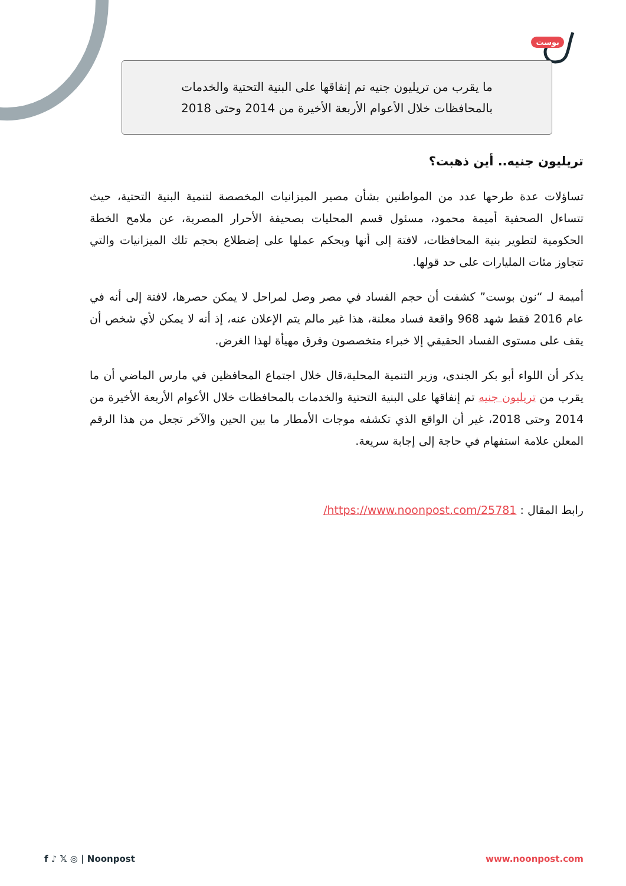بوست
ما يقرب من تريليون جنيه تم إنفاقها على البنية التحتية والخدمات
بالمحافظات خلال الأعوام الأربعة الأخيرة من 2014 وحتى 2018
تريليون جنيه.. أين ذهبت؟
تساؤلات عدة طرحها عدد من المواطنين بشأن مصير الميزانيات المخصصة لتنمية البنية التحتية، حيث تتساءل الصحفية أميمة محمود، مسئول قسم المحليات بصحيفة الأحرار المصرية، عن ملامح الخطة الحكومية لتطوير بنية المحافظات، لافتة إلى أنها وبحكم عملها على إضطلاع بحجم تلك الميزانيات والتي تتجاوز مئات المليارات على حد قولها.
أميمة لـ “نون بوست” كشفت أن حجم الفساد في مصر وصل لمراحل لا يمكن حصرها، لافتة إلى أنه في عام 2016 فقط شهد 968 واقعة فساد معلنة، هذا غير مالم يتم الإعلان عنه، إذ أنه لا يمكن لأي شخص أن يقف على مستوى الفساد الحقيقي إلا خبراء متخصصون وفرق مهيأة لهذا الغرض.
يذكر أن اللواء أبو بكر الجندى، وزير التنمية المحلية،قال خلال اجتماع المحافظين في مارس الماضي أن ما يقرب من تريليون جنيه تم إنفاقها على البنية التحتية والخدمات بالمحافظات خلال الأعوام الأربعة الأخيرة من 2014 وحتى 2018، غير أن الواقع الذي تكشفه موجات الأمطار ما بين الحين والآخر تجعل من هذا الرقم المعلن علامة استفهام في حاجة إلى إجابة سريعة.
رابط المقال : https://www.noonpost.com/25781/
f ♪ 𝕏 ◎ | Noonpost www.noonpost.com